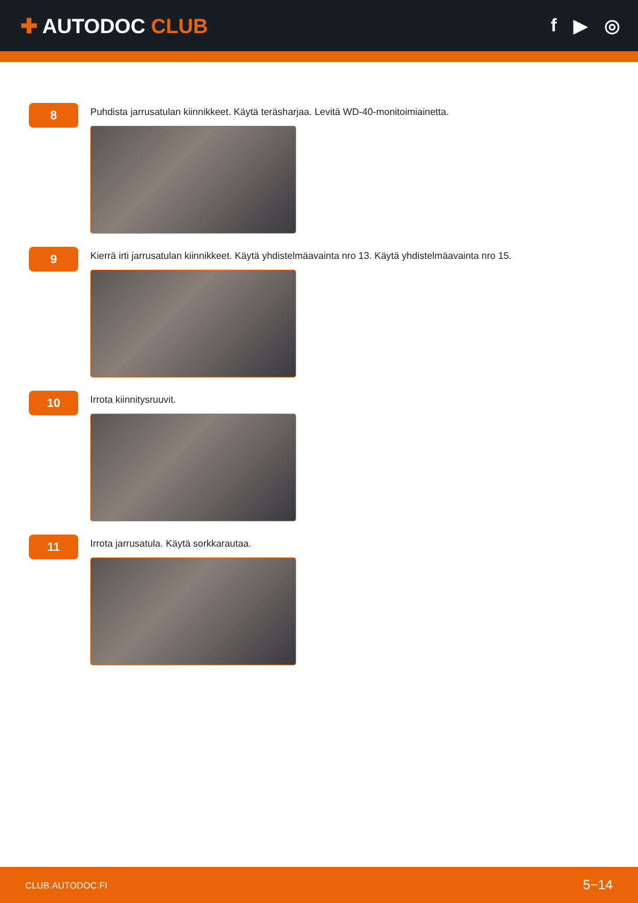✚ AUTODOC CLUB f ▶ ◎
8
Puhdista jarrusatulan kiinnikkeet. Käytä teräsharjaa. Levitä WD-40-monitoimiainetta.
9
Kierrä irti jarrusatulan kiinnikkeet. Käytä yhdistelmäavainta nro 13. Käytä yhdistelmäavainta nro 15.
10
Irrota kiinnitysruuvit.
11
Irrota jarrusatula. Käytä sorkkarautaa.
CLUB.AUTODOC.FI 5−14